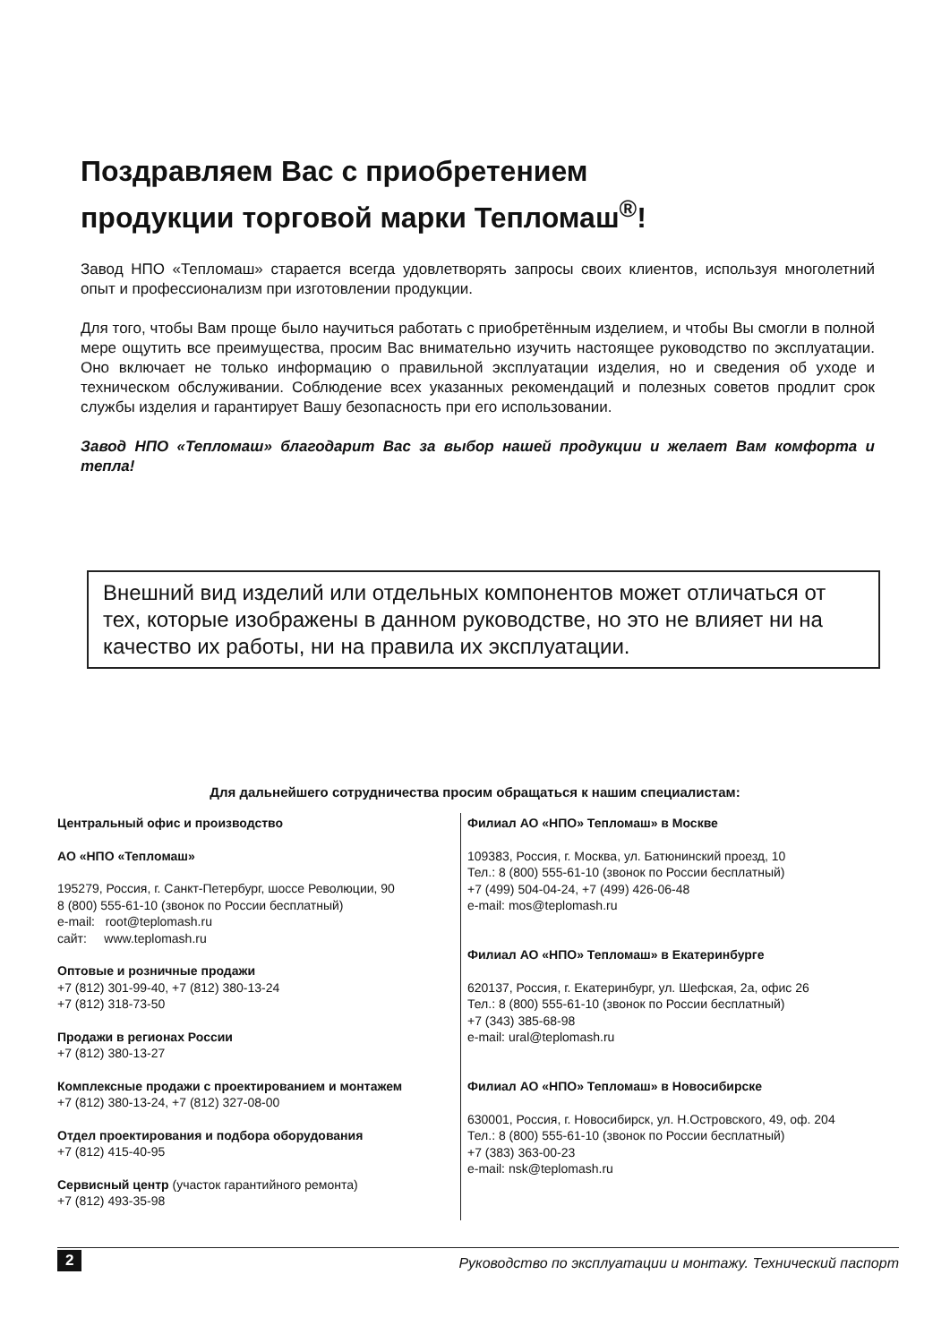Поздравляем Вас с приобретением
продукции торговой марки Тепломаш<sup>®</sup>!
Завод НПО «Тепломаш» старается всегда удовлетворять запросы своих клиентов, используя многолетний опыт и профессионализм при изготовлении продукции.
Для того, чтобы Вам проще было научиться работать с приобретённым изделием, и чтобы Вы смогли в полной мере ощутить все преимущества, просим Вас внимательно изучить настоящее руководство по эксплуатации. Оно включает не только информацию о правильной эксплуатации изделия, но и сведения об уходе и техническом обслуживании. Соблюдение всех указанных рекомендаций и полезных советов продлит срок службы изделия и гарантирует Вашу безопасность при его использовании.
Завод НПО «Тепломаш» благодарит Вас за выбор нашей продукции и желает Вам комфорта и тепла!
Внешний вид изделий или отдельных компонентов может отличаться от тех, которые изображены в данном руководстве, но это не влияет ни на качество их работы, ни на правила их эксплуатации.
Для дальнейшего сотрудничества просим обращаться к нашим специалистам:
Центральный офис и производство
АО «НПО «Тепломаш»
195279, Россия, г. Санкт-Петербург, шоссе Революции, 90
8 (800) 555-61-10 (звонок по России бесплатный)
e-mail: root@teplomash.ru
сайт: www.teplomash.ru
Оптовые и розничные продажи
+7 (812) 301-99-40, +7 (812) 380-13-24
+7 (812) 318-73-50
Продажи в регионах России
+7 (812) 380-13-27
Комплексные продажи с проектированием и монтажем
+7 (812) 380-13-24, +7 (812) 327-08-00
Отдел проектирования и подбора оборудования
+7 (812) 415-40-95
Сервисный центр (участок гарантийного ремонта)
+7 (812) 493-35-98
Филиал АО «НПО» Тепломаш» в Москве
109383, Россия, г. Москва, ул. Батюнинский проезд, 10
Тел.: 8 (800) 555-61-10 (звонок по России бесплатный)
+7 (499) 504-04-24, +7 (499) 426-06-48
e-mail: mos@teplomash.ru
Филиал АО «НПО» Тепломаш» в Екатеринбурге
620137, Россия, г. Екатеринбург, ул. Шефская, 2а, офис 26
Тел.: 8 (800) 555-61-10 (звонок по России бесплатный)
+7 (343) 385-68-98
e-mail: ural@teplomash.ru
Филиал АО «НПО» Тепломаш» в Новосибирске
630001, Россия, г. Новосибирск, ул. Н.Островского, 49, оф. 204
Тел.: 8 (800) 555-61-10 (звонок по России бесплатный)
+7 (383) 363-00-23
e-mail: nsk@teplomash.ru
2 Руководство по эксплуатации и монтажу. Технический паспорт